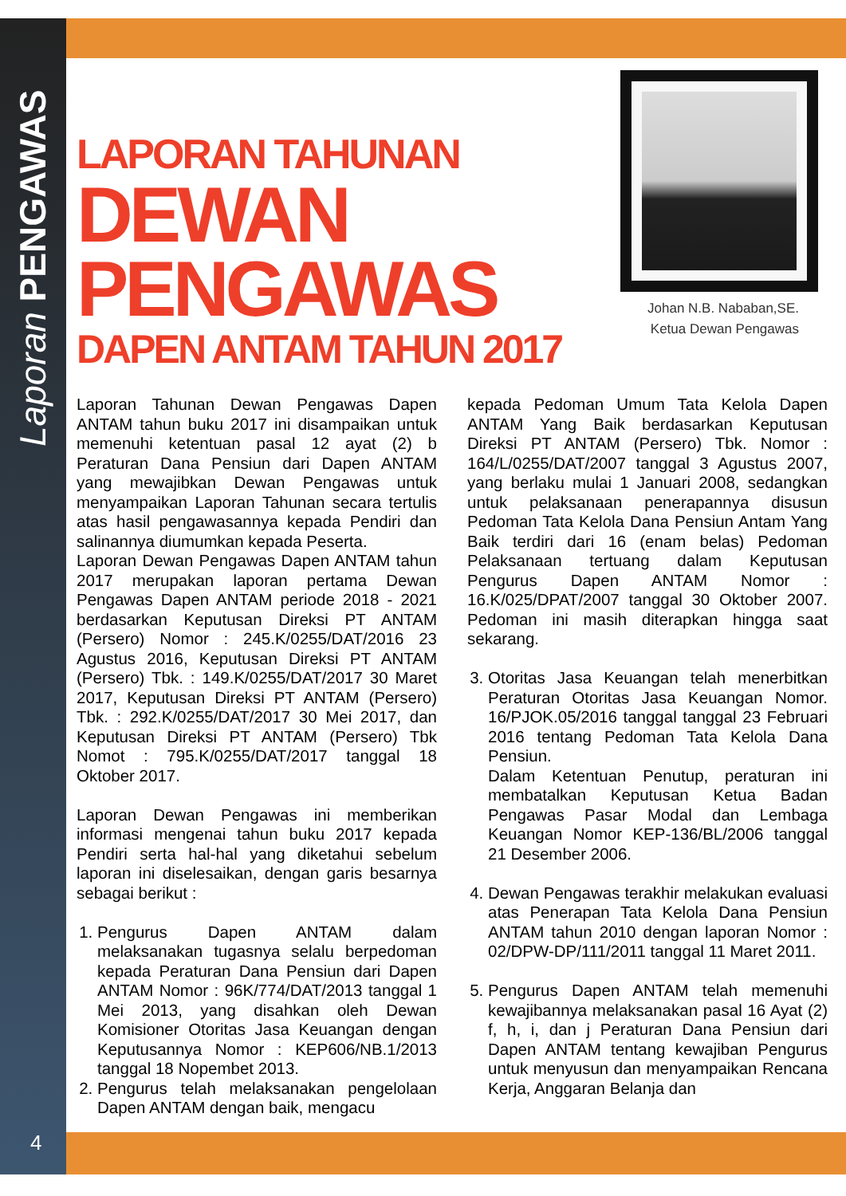Laporan PENGAWAS
4
LAPORAN TAHUNAN
DEWAN PENGAWAS
DAPEN ANTAM TAHUN 2017
Johan N.B. Nababan,SE.
Ketua Dewan Pengawas
Laporan Tahunan Dewan Pengawas Dapen ANTAM tahun buku 2017 ini disampaikan untuk memenuhi ketentuan pasal 12 ayat (2) b Peraturan Dana Pensiun dari Dapen ANTAM yang mewajibkan Dewan Pengawas untuk menyampaikan Laporan Tahunan secara tertulis atas hasil pengawasannya kepada Pendiri dan salinannya diumumkan kepada Peserta.
Laporan Dewan Pengawas Dapen ANTAM tahun 2017 merupakan laporan pertama Dewan Pengawas Dapen ANTAM periode 2018 - 2021 berdasarkan Keputusan Direksi PT ANTAM (Persero) Nomor : 245.K/0255/DAT/2016 23 Agustus 2016, Keputusan Direksi PT ANTAM (Persero) Tbk. : 149.K/0255/DAT/2017 30 Maret 2017, Keputusan Direksi PT ANTAM (Persero) Tbk. : 292.K/0255/DAT/2017 30 Mei 2017, dan Keputusan Direksi PT ANTAM (Persero) Tbk Nomot : 795.K/0255/DAT/2017 tanggal 18 Oktober 2017.
Laporan Dewan Pengawas ini memberikan informasi mengenai tahun buku 2017 kepada Pendiri serta hal-hal yang diketahui sebelum laporan ini diselesaikan, dengan garis besarnya sebagai berikut :
1. Pengurus Dapen ANTAM dalam melaksanakan tugasnya selalu berpedoman kepada Peraturan Dana Pensiun dari Dapen ANTAM Nomor : 96K/774/DAT/2013 tanggal 1 Mei 2013, yang disahkan oleh Dewan Komisioner Otoritas Jasa Keuangan dengan Keputusannya Nomor : KEP606/NB.1/2013 tanggal 18 Nopembet 2013.
2. Pengurus telah melaksanakan pengelolaan Dapen ANTAM dengan baik, mengacu
kepada Pedoman Umum Tata Kelola Dapen ANTAM Yang Baik berdasarkan Keputusan Direksi PT ANTAM (Persero) Tbk. Nomor : 164/L/0255/DAT/2007 tanggal 3 Agustus 2007, yang berlaku mulai 1 Januari 2008, sedangkan untuk pelaksanaan penerapannya disusun Pedoman Tata Kelola Dana Pensiun Antam Yang Baik terdiri dari 16 (enam belas) Pedoman Pelaksanaan tertuang dalam Keputusan Pengurus Dapen ANTAM Nomor : 16.K/025/DPAT/2007 tanggal 30 Oktober 2007. Pedoman ini masih diterapkan hingga saat sekarang.
3. Otoritas Jasa Keuangan telah menerbitkan Peraturan Otoritas Jasa Keuangan Nomor. 16/PJOK.05/2016 tanggal tanggal 23 Februari 2016 tentang Pedoman Tata Kelola Dana Pensiun.
Dalam Ketentuan Penutup, peraturan ini membatalkan Keputusan Ketua Badan Pengawas Pasar Modal dan Lembaga Keuangan Nomor KEP-136/BL/2006 tanggal 21 Desember 2006.
4. Dewan Pengawas terakhir melakukan evaluasi atas Penerapan Tata Kelola Dana Pensiun ANTAM tahun 2010 dengan laporan Nomor : 02/DPW-DP/111/2011 tanggal 11 Maret 2011.
5. Pengurus Dapen ANTAM telah memenuhi kewajibannya melaksanakan pasal 16 Ayat (2) f, h, i, dan j Peraturan Dana Pensiun dari Dapen ANTAM tentang kewajiban Pengurus untuk menyusun dan menyampaikan Rencana Kerja, Anggaran Belanja dan